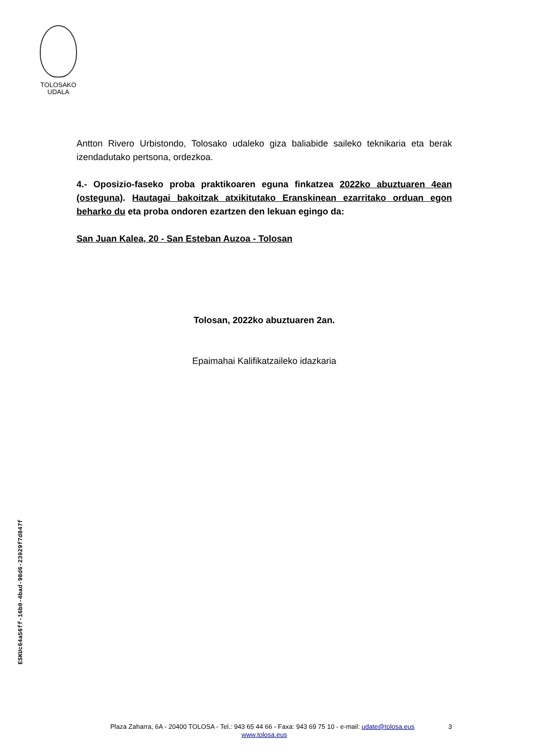TOLOSAKO
UDALA
Antton Rivero Urbistondo, Tolosako udaleko giza baliabide saileko teknikaria eta berak izendadutako pertsona, ordezkoa.
4.- Oposizio-faseko proba praktikoaren eguna finkatzea 2022ko abuztuaren 4ean (osteguna). Hautagai bakoitzak atxikitutako Eranskinean ezarritako orduan egon beharko du eta proba ondoren ezartzen den lekuan egingo da:
San Juan Kalea, 20 - San Esteban Auzoa - Tolosan
Tolosan, 2022ko abuztuaren 2an.
Epaimahai Kalifikatzaileko idazkaria
ESKUc64a56ff-16b0-4bad-98d6-23029f7d847f
3 Plaza Zaharra, 6A - 20400 TOLOSA - Tel.: 943 65 44 66 - Faxa: 943 69 75 10 - e-mail: udate@tolosa.eus
www.tolosa.eus